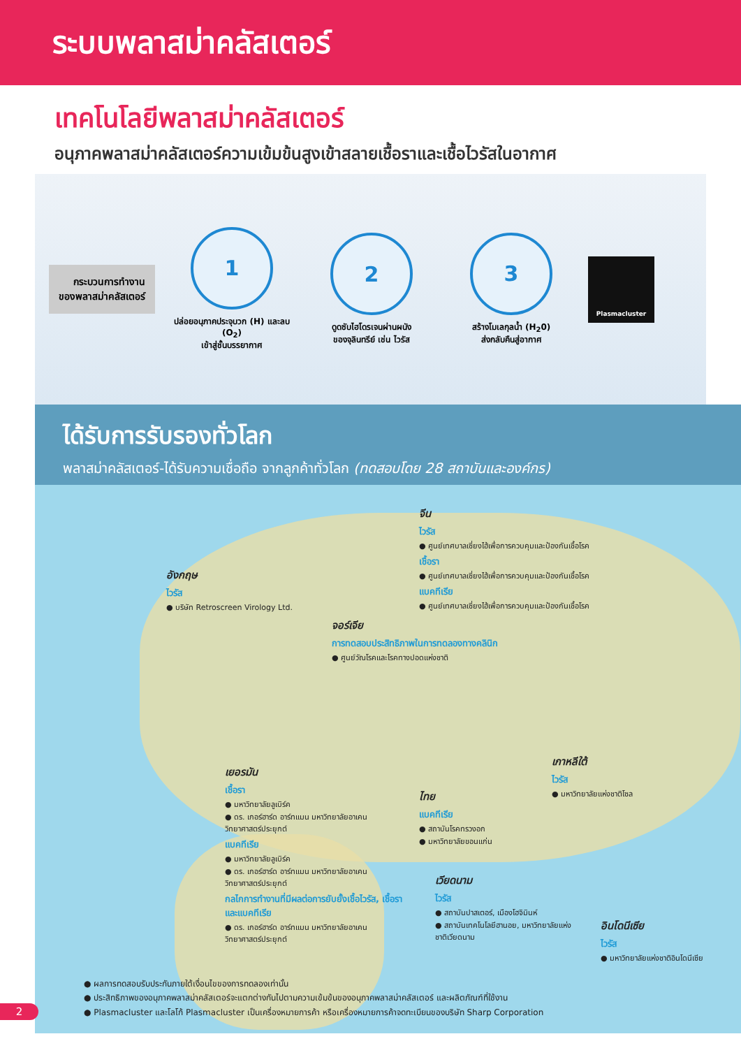ระบบพลาสม่าคลัสเตอร์
เทคโนโลยีพลาสม่าคลัสเตอร์
อนุภาคพลาสม่าคลัสเตอร์ความเข้มข้นสูงเข้าสลายเชื้อราและเชื้อไวรัสในอากาศ
กระบวนการทำงาน
ของพลาสม่าคลัสเตอร์
1
ปล่อยอนุภาคประจุบวก (H) และลบ (O<sub>2</sub>)
เข้าสู่ชั้นบรรยากาศ
2
ดูดซับไฮโดรเจนผ่านผนัง
ของจุลินทรีย์ เช่น ไวรัส
3
สร้างโมเลกุลน้ำ (H<sub>2</sub>0)
ส่งกลับคืนสู่อากาศ
Plasmacluster
ได้รับการรับรองทั่วโลก
พลาสม่าคลัสเตอร์-ได้รับความเชื่อถือ จากลูกค้าทั่วโลก (ทดสอบโดย 28 สถาบันและองค์กร)
จีน
ไวรัส
● ศูนย์เทศบาลเซี่ยงไฮ้เพื่อการควบคุมและป้องกันเชื้อโรค
เชื้อรา
● ศูนย์เทศบาลเซี่ยงไฮ้เพื่อการควบคุมและป้องกันเชื้อโรค
แบคทีเรีย
● ศูนย์เทศบาลเซี่ยงไฮ้เพื่อการควบคุมและป้องกันเชื้อโรค
อังกฤษ
ไวรัส
● บริษัท Retroscreen Virology Ltd.
จอร์เจีย
การทดสอบประสิทธิภาพในการทดลองทางคลินิก
● ศูนย์วัณโรคและโรคทางปอดแห่งชาติ
เยอรมัน
เชื้อรา
● มหาวิทยาลัยลูเบิร์ค
● ดร. เกอร์ฮาร์ด อาร์ทแมน มหาวิทยาลัยอาเคน วิทยาศาสตร์ประยุกต์
แบคทีเรีย
● มหาวิทยาลัยลูเบิร์ค
● ดร. เกอร์ฮาร์ด อาร์ทแมน มหาวิทยาลัยอาเคน วิทยาศาสตร์ประยุกต์
กลไกการทำงานที่มีผลต่อการยับยั้งเชื้อไวรัส, เชื้อรา และแบคทีเรีย
● ดร. เกอร์ฮาร์ด อาร์ทแมน มหาวิทยาลัยอาเคน วิทยาศาสตร์ประยุกต์
เกาหลีใต้
ไวรัส
● มหาวิทยาลัยแห่งชาติโซล
ไทย
แบคทีเรีย
● สถาบันโรคทรวงอก
● มหาวิทยาลัยขอนแก่น
เวียดนาม
ไวรัส
● สถาบันปาสเตอร์, เมืองโฮจิมินห์
● สถาบันเทคโนโลยีฮานอย, มหาวิทยาลัยแห่งชาติเวียดนาม
อินโดนีเซีย
ไวรัส
● มหาวิทยาลัยแห่งชาติอินโดนีเซีย
● ผลการทดสอบรับประกันภายใต้เงื่อนไขของการทดลองเท่านั้น
● ประสิทธิภาพของอนุภาคพลาสม่าคลัสเตอร์จะแตกต่างกันไปตามความเข้มข้นของอนุภาคพลาสม่าคลัสเตอร์ และผลิตภัณฑ์ที่ใช้งาน
● Plasmacluster และโลโก้ Plasmacluster เป็นเครื่องหมายการค้า หรือเครื่องหมายการค้าจดทะเบียนของบริษัท Sharp Corporation
2